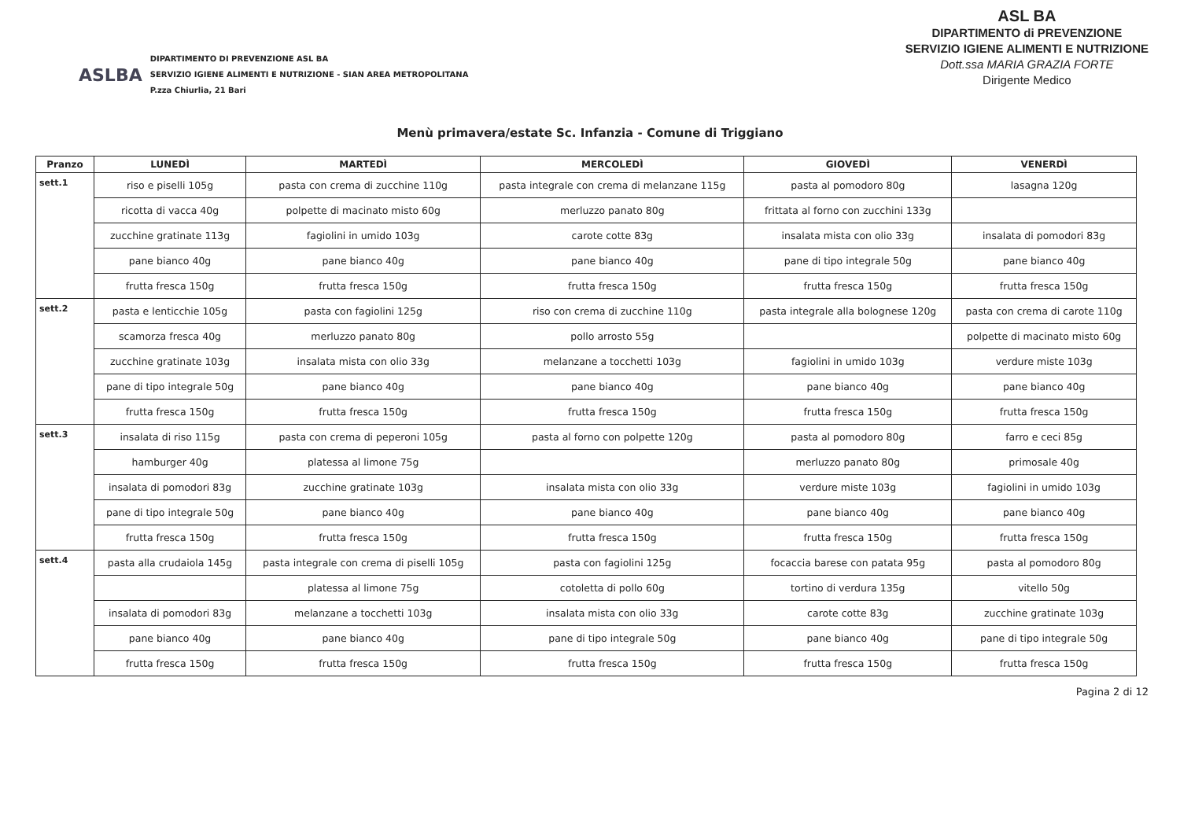ASLBA
DIPARTIMENTO DI PREVENZIONE ASL BA
SERVIZIO IGIENE ALIMENTI E NUTRIZIONE - SIAN AREA METROPOLITANA
P.zza Chiurlia, 21 Bari
ASL BA
DIPARTIMENTO di PREVENZIONE
SERVIZIO IGIENE ALIMENTI E NUTRIZIONE
Dott.ssa MARIA GRAZIA FORTE
Dirigente Medico
Menù primavera/estate Sc. Infanzia - Comune di Triggiano
| Pranzo | LUNEDÌ | MARTEDÌ | MERCOLEDÌ | GIOVEDÌ | VENERDÌ |
| --- | --- | --- | --- | --- | --- |
| sett.1 | riso e piselli 105g | pasta con crema di zucchine 110g | pasta integrale con crema di melanzane 115g | pasta al pomodoro 80g | lasagna 120g |
| | ricotta di vacca 40g | polpette di macinato misto 60g | merluzzo panato 80g | frittata al forno con zucchini 133g | |
| | zucchine gratinate 113g | fagiolini in umido 103g | carote cotte 83g | insalata mista con olio 33g | insalata di pomodori 83g |
| | pane bianco 40g | pane bianco 40g | pane bianco 40g | pane di tipo integrale 50g | pane bianco 40g |
| | frutta fresca 150g | frutta fresca 150g | frutta fresca 150g | frutta fresca 150g | frutta fresca 150g |
| sett.2 | pasta e lenticchie 105g | pasta con fagiolini 125g | riso con crema di zucchine 110g | pasta integrale alla bolognese 120g | pasta con crema di carote 110g |
| | scamorza fresca 40g | merluzzo panato 80g | pollo arrosto 55g | | polpette di macinato misto 60g |
| | zucchine gratinate 103g | insalata mista con olio 33g | melanzane a tocchetti 103g | fagiolini in umido 103g | verdure miste 103g |
| | pane di tipo integrale 50g | pane bianco 40g | pane bianco 40g | pane bianco 40g | pane bianco 40g |
| | frutta fresca 150g | frutta fresca 150g | frutta fresca 150g | frutta fresca 150g | frutta fresca 150g |
| sett.3 | insalata di riso 115g | pasta con crema di peperoni 105g | pasta al forno con polpette 120g | pasta al pomodoro 80g | farro e ceci 85g |
| | hamburger 40g | platessa al limone 75g | | merluzzo panato 80g | primosale 40g |
| | insalata di pomodori 83g | zucchine gratinate 103g | insalata mista con olio 33g | verdure miste 103g | fagiolini in umido 103g |
| | pane di tipo integrale 50g | pane bianco 40g | pane bianco 40g | pane bianco 40g | pane bianco 40g |
| | frutta fresca 150g | frutta fresca 150g | frutta fresca 150g | frutta fresca 150g | frutta fresca 150g |
| sett.4 | pasta alla crudaiola 145g | pasta integrale con crema di piselli 105g | pasta con fagiolini 125g | focaccia barese con patata 95g | pasta al pomodoro 80g |
| | | platessa al limone 75g | cotoletta di pollo 60g | tortino di verdura 135g | vitello 50g |
| | insalata di pomodori 83g | melanzane a tocchetti 103g | insalata mista con olio 33g | carote cotte 83g | zucchine gratinate 103g |
| | pane bianco 40g | pane bianco 40g | pane di tipo integrale 50g | pane bianco 40g | pane di tipo integrale 50g |
| | frutta fresca 150g | frutta fresca 150g | frutta fresca 150g | frutta fresca 150g | frutta fresca 150g |
Pagina 2 di 12